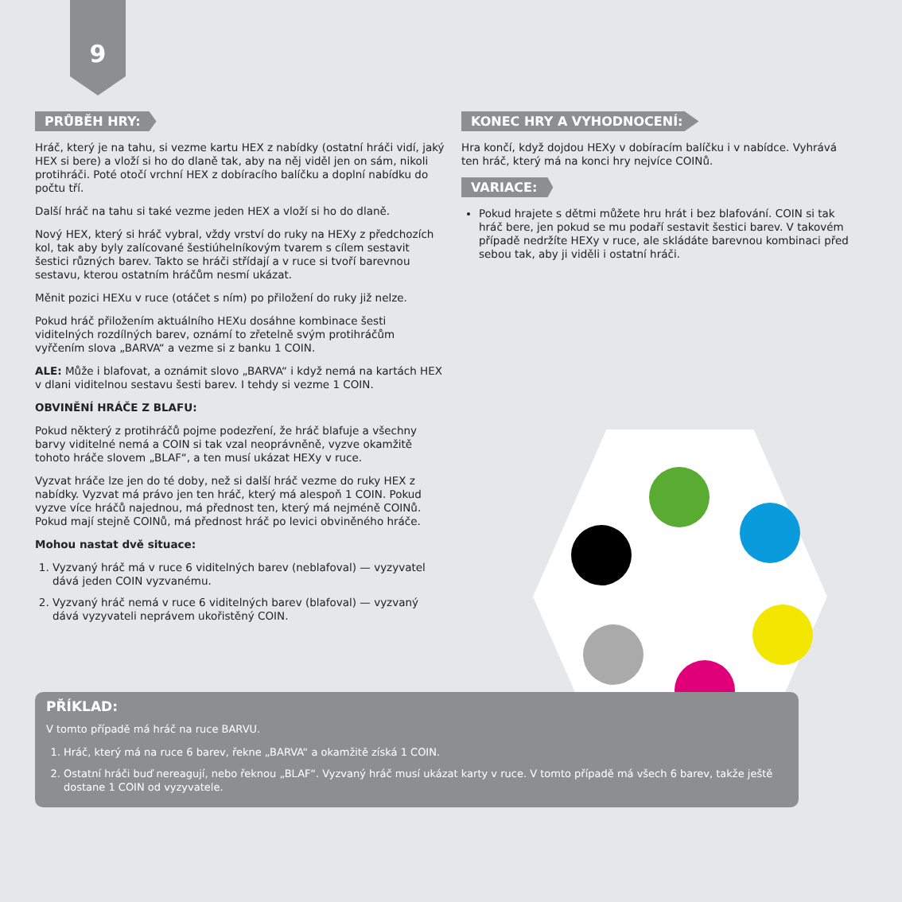9
PRŮBĚH HRY:
Hráč, který je na tahu, si vezme kartu HEX z nabídky (ostatní hráči vidí, jaký HEX si bere) a vloží si ho do dlaně tak, aby na něj viděl jen on sám, nikoli protihráči. Poté otočí vrchní HEX z dobíracího balíčku a doplní nabídku do počtu tří.
Další hráč na tahu si také vezme jeden HEX a vloží si ho do dlaně.
Nový HEX, který si hráč vybral, vždy vrství do ruky na HEXy z předchozích kol, tak aby byly zalícované šestiúhelníkovým tvarem s cílem sestavit šestici různých barev. Takto se hráči střídají a v ruce si tvoří barevnou sestavu, kterou ostatním hráčům nesmí ukázat.
Měnit pozici HEXu v ruce (otáčet s ním) po přiložení do ruky již nelze.
Pokud hráč přiložením aktuálního HEXu dosáhne kombinace šesti viditelných rozdílných barev, oznámí to zřetelně svým protihráčům vyřčením slova „BARVA“ a vezme si z banku 1 COIN.
ALE: Může i blafovat, a oznámit slovo „BARVA“ i když nemá na kartách HEX v dlani viditelnou sestavu šesti barev. I tehdy si vezme 1 COIN.
OBVINĚNÍ HRÁČE Z BLAFU:
Pokud některý z protihráčů pojme podezření, že hráč blafuje a všechny barvy viditelné nemá a COIN si tak vzal neoprávněně, vyzve okamžitě tohoto hráče slovem „BLAF“, a ten musí ukázat HEXy v ruce.
Vyzvat hráče lze jen do té doby, než si další hráč vezme do ruky HEX z nabídky. Vyzvat má právo jen ten hráč, který má alespoň 1 COIN. Pokud vyzve více hráčů najednou, má přednost ten, který má nejméně COINů. Pokud mají stejně COINů, má přednost hráč po levici obviněného hráče.
Mohou nastat dvě situace:
1. Vyzvaný hráč má v ruce 6 viditelných barev (neblafoval) — vyzyvatel dává jeden COIN vyzvanému.
2. Vyzvaný hráč nemá v ruce 6 viditelných barev (blafoval) — vyzvaný dává vyzyvateli neprávem ukořistěný COIN.
KONEC HRY A VYHODNOCENÍ:
Hra končí, když dojdou HEXy v dobíracím balíčku i v nabídce. Vyhrává ten hráč, který má na konci hry nejvíce COINů.
VARIACE:
Pokud hrajete s dětmi můžete hru hrát i bez blafování. COIN si tak hráč bere, jen pokud se mu podaří sestavit šestici barev. V takovém případě nedržíte HEXy v ruce, ale skládáte barevnou kombinaci před sebou tak, aby ji viděli i ostatní hráči.
PŘÍKLAD:
V tomto případě má hráč na ruce BARVU.
1. Hráč, který má na ruce 6 barev, řekne „BARVA“ a okamžitě získá 1 COIN.
2. Ostatní hráči buď nereagují, nebo řeknou „BLAF“. Vyzvaný hráč musí ukázat karty v ruce. V tomto případě má všech 6 barev, takže ještě dostane 1 COIN od vyzyvatele.